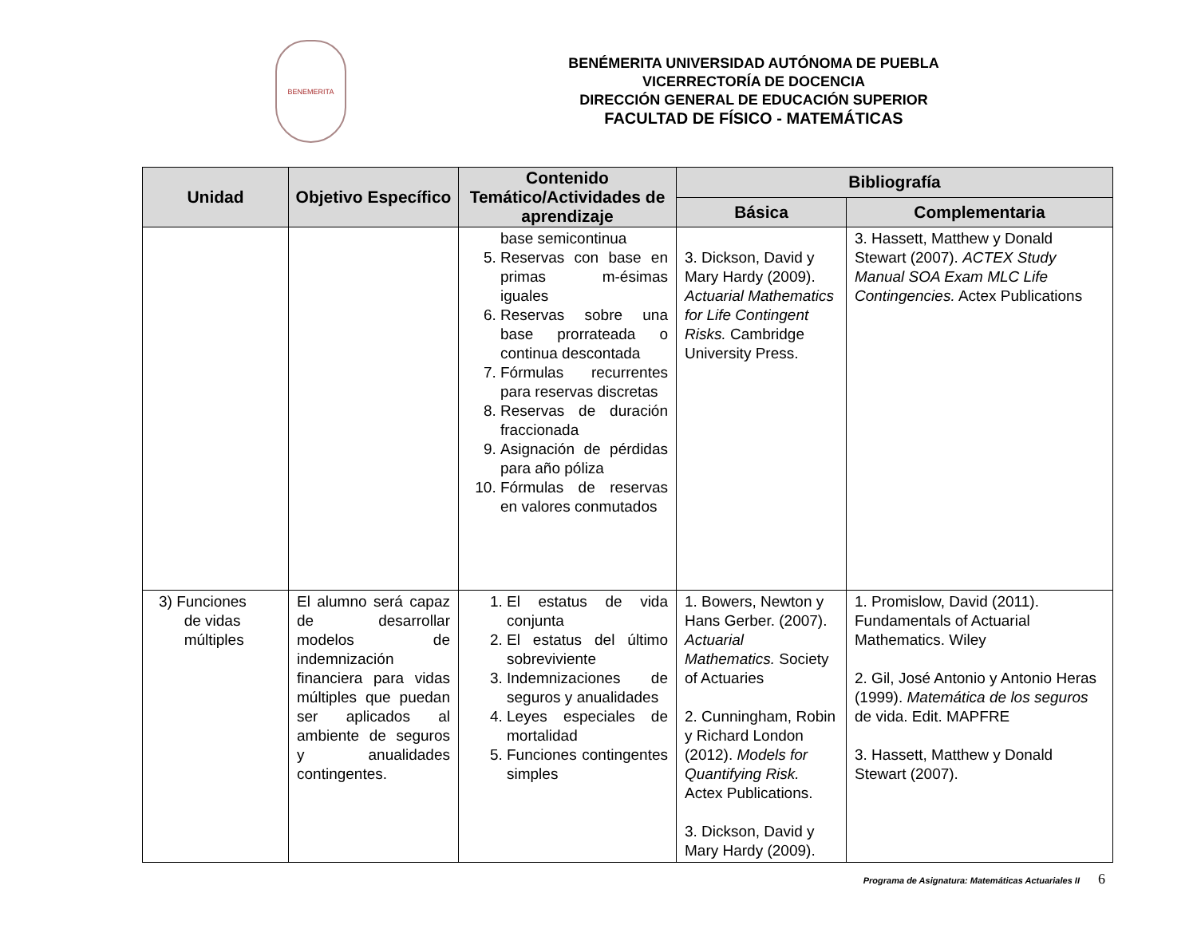BENEMERITA
BENÉMERITA UNIVERSIDAD AUTÓNOMA DE PUEBLA
VICERRECTORÍA DE DOCENCIA
DIRECCIÓN GENERAL DE EDUCACIÓN SUPERIOR
FACULTAD DE FÍSICO - MATEMÁTICAS
| Unidad | Objetivo Específico | Contenido Temático/Actividades de aprendizaje | Bibliografía | |
| --- | --- | --- | --- | --- |
| | | | Básica | Complementaria |
| | | base semicontinua 5. Reservas con base en primas m-ésimas iguales 6. Reservas sobre una base prorrateada o continua descontada 7. Fórmulas recurrentes para reservas discretas 8. Reservas de duración fraccionada 9. Asignación de pérdidas para año póliza 10. Fórmulas de reservas en valores conmutados | 3. Dickson, David y Mary Hardy (2009). Actuarial Mathematics for Life Contingent Risks. Cambridge University Press. | 3. Hassett, Matthew y Donald Stewart (2007). ACTEX Study Manual SOA Exam MLC Life Contingencies. Actex Publications |
| 3) Funciones de vidas múltiples | El alumno será capaz de desarrollar modelos de indemnización financiera para vidas múltiples que puedan ser aplicados al ambiente de seguros y anualidades contingentes. | 1. El estatus de vida conjunta 2. El estatus del último sobreviviente 3. Indemnizaciones de seguros y anualidades 4. Leyes especiales de mortalidad 5. Funciones contingentes simples | 1. Bowers, Newton y Hans Gerber. (2007). Actuarial Mathematics. Society of Actuaries 2. Cunningham, Robin y Richard London (2012). Models for Quantifying Risk. Actex Publications. 3. Dickson, David y Mary Hardy (2009). | 1. Promislow, David (2011). Fundamentals of Actuarial Mathematics. Wiley 2. Gil, José Antonio y Antonio Heras (1999). Matemática de los seguros de vida. Edit. MAPFRE 3. Hassett, Matthew y Donald Stewart (2007). |
Programa de Asignatura: Matemáticas Actuariales II 6